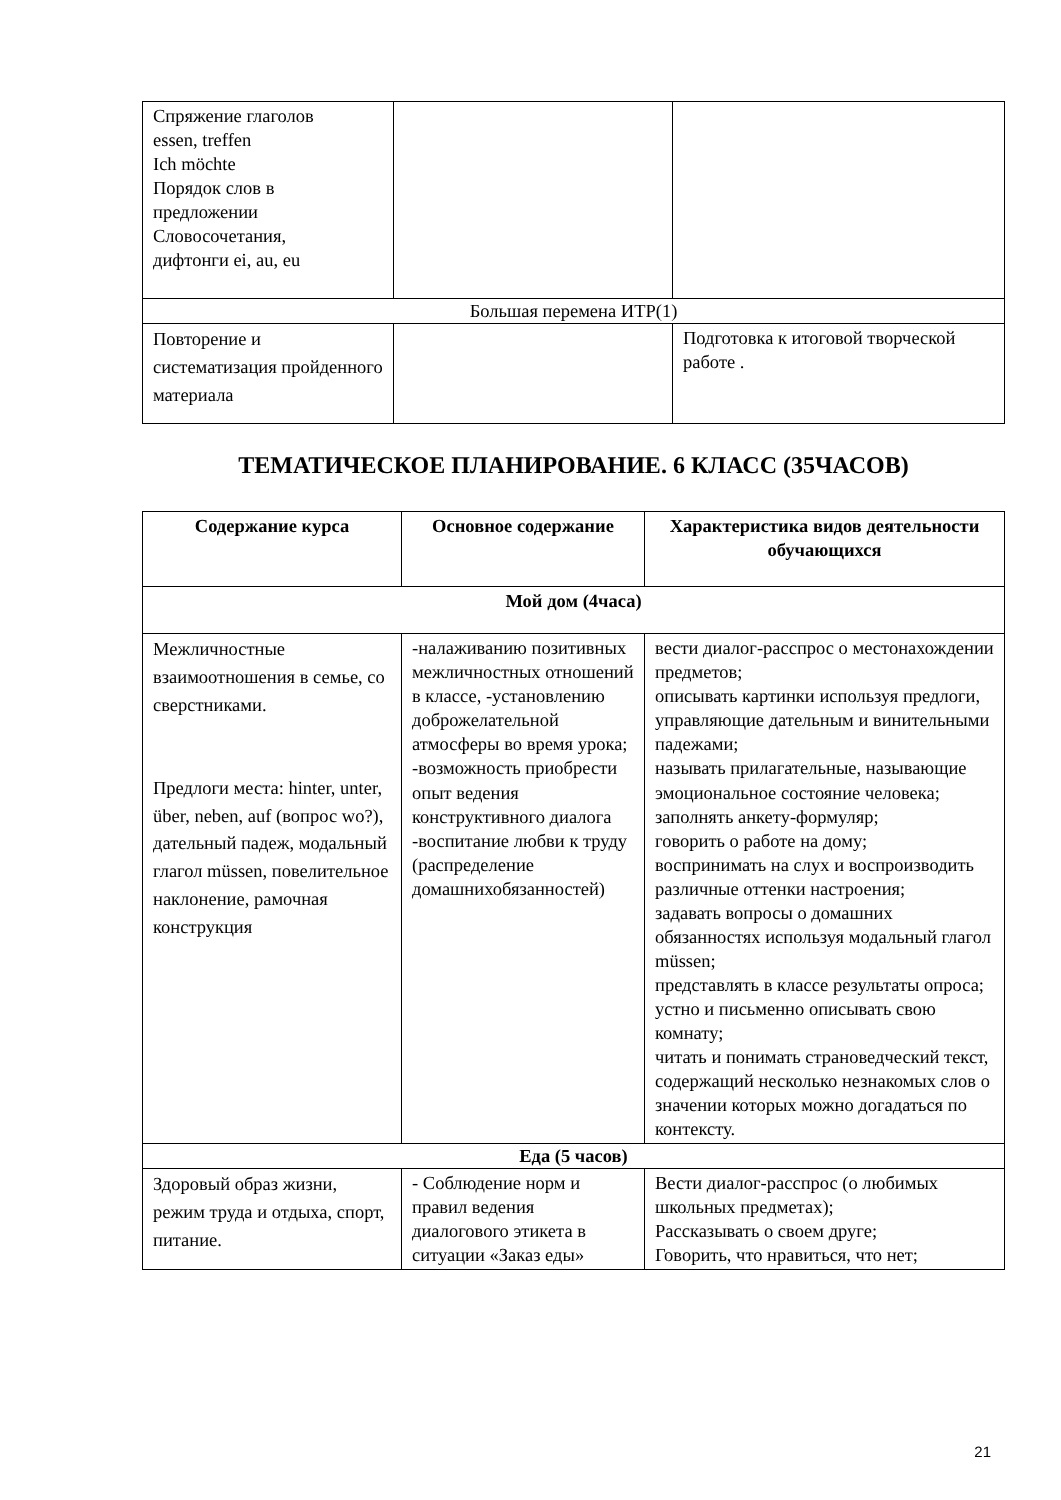| Спряжение глаголов essen, treffen Ich möchte Порядок слов в предложении Словосочетания, дифтонги ei, au, eu | | |
| Большая перемена ИТР(1) | | |
| Повторение и систематизация пройденного материала | | Подготовка к итоговой творческой работе . |
ТЕМАТИЧЕСКОЕ ПЛАНИРОВАНИЕ. 6 КЛАСС (35ЧАСОВ)
| Содержание курса | Основное содержание | Характеристика видов деятельности обучающихся |
| --- | --- | --- |
| Мой дом (4часа) | | |
| Межличностные взаимоотношения в семье, со сверстниками. Предлоги места: hinter, unter, über, neben, auf (вопрос wo?), дательный падеж, модальный глагол müssen, повелительное наклонение, рамочная конструкция | -налаживанию позитивных межличностных отношений в классе, -установлению доброжелательной атмосферы во время урока; -возможность приобрести опыт ведения конструктивного диалога -воспитание любви к труду (распределение домашнихобязанностей) | вести диалог-расспрос о местонахождении предметов; описывать картинки используя предлоги, управляющие дательным и винительными падежами; называть прилагательные, называющие эмоциональное состояние человека; заполнять анкету-формуляр; говорить о работе на дому; воспринимать на слух и воспроизводить различные оттенки настроения; задавать вопросы о домашних обязанностях используя модальный глагол müssen; представлять в классе результаты опроса; устно и письменно описывать свою комнату; читать и понимать страноведческий текст, содержащий несколько незнакомых слов о значении которых можно догадаться по контексту. |
| Еда (5 часов) | | |
| Здоровый образ жизни, режим труда и отдыха, спорт, питание. | - Соблюдение норм и правил ведения диалогового этикета в ситуации «Заказ еды» | Вести диалог-расспрос (о любимых школьных предметах); Рассказывать о своем друге; Говорить, что нравиться, что нет; |
21